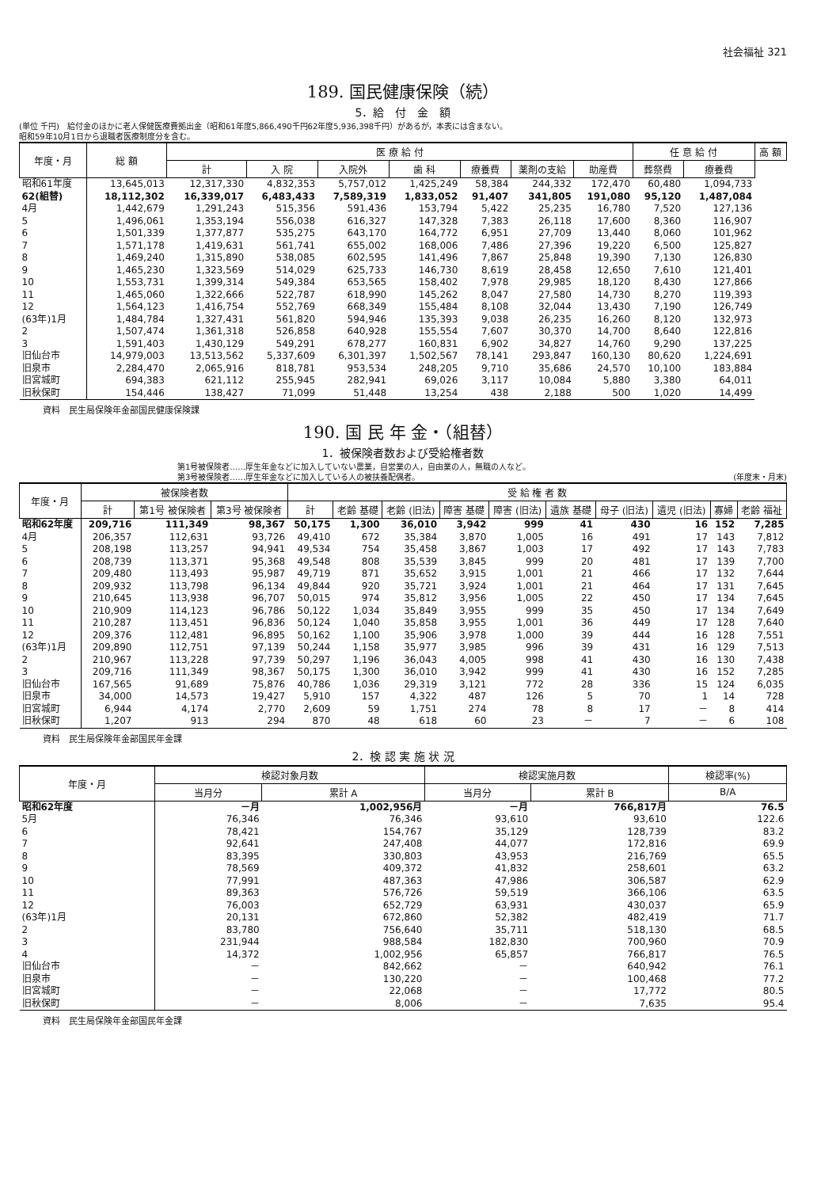社会福祉 321
189. 国民健康保険（続）
5．給　付　金　額
(単位 千円)　給付金のほかに老人保健医療費拠出金（昭和61年度5,866,490千円62年度5,936,398千円）があるが，本表には含まない。
昭和59年10月1日から退職者医療制度分を含む。
| 年度・月 | 総 額 | 医 療 給 付 | | | | | | | 任 意 給 付 | | 高 額 |
| --- | --- | --- | --- | --- | --- | --- | --- | --- | --- | --- | --- |
| | | 計 | 入 院 | 入院外 | 歯 科 | 療養費 | 薬剤の支給 | 助産費 | 葬祭費 | 療養費 | |
| 昭和61年度 | 13,645,013 | 12,317,330 | 4,832,353 | 5,757,012 | 1,425,249 | 58,384 | 244,332 | 172,470 | 60,480 | 1,094,733 | |
| 62(組替) | 18,112,302 | 16,339,017 | 6,483,433 | 7,589,319 | 1,833,052 | 91,407 | 341,805 | 191,080 | 95,120 | 1,487,084 | |
| 4月 | 1,442,679 | 1,291,243 | 515,356 | 591,436 | 153,794 | 5,422 | 25,235 | 16,780 | 7,520 | 127,136 | |
| 5 | 1,496,061 | 1,353,194 | 556,038 | 616,327 | 147,328 | 7,383 | 26,118 | 17,600 | 8,360 | 116,907 | |
| 6 | 1,501,339 | 1,377,877 | 535,275 | 643,170 | 164,772 | 6,951 | 27,709 | 13,440 | 8,060 | 101,962 | |
| 7 | 1,571,178 | 1,419,631 | 561,741 | 655,002 | 168,006 | 7,486 | 27,396 | 19,220 | 6,500 | 125,827 | |
| 8 | 1,469,240 | 1,315,890 | 538,085 | 602,595 | 141,496 | 7,867 | 25,848 | 19,390 | 7,130 | 126,830 | |
| 9 | 1,465,230 | 1,323,569 | 514,029 | 625,733 | 146,730 | 8,619 | 28,458 | 12,650 | 7,610 | 121,401 | |
| 10 | 1,553,731 | 1,399,314 | 549,384 | 653,565 | 158,402 | 7,978 | 29,985 | 18,120 | 8,430 | 127,866 | |
| 11 | 1,465,060 | 1,322,666 | 522,787 | 618,990 | 145,262 | 8,047 | 27,580 | 14,730 | 8,270 | 119,393 | |
| 12 | 1,564,123 | 1,416,754 | 552,769 | 668,349 | 155,484 | 8,108 | 32,044 | 13,430 | 7,190 | 126,749 | |
| (63年)1月 | 1,484,784 | 1,327,431 | 561,820 | 594,946 | 135,393 | 9,038 | 26,235 | 16,260 | 8,120 | 132,973 | |
| 2 | 1,507,474 | 1,361,318 | 526,858 | 640,928 | 155,554 | 7,607 | 30,370 | 14,700 | 8,640 | 122,816 | |
| 3 | 1,591,403 | 1,430,129 | 549,291 | 678,277 | 160,831 | 6,902 | 34,827 | 14,760 | 9,290 | 137,225 | |
| 旧仙台市 | 14,979,003 | 13,513,562 | 5,337,609 | 6,301,397 | 1,502,567 | 78,141 | 293,847 | 160,130 | 80,620 | 1,224,691 | |
| 旧泉市 | 2,284,470 | 2,065,916 | 818,781 | 953,534 | 248,205 | 9,710 | 35,686 | 24,570 | 10,100 | 183,884 | |
| 旧宮城町 | 694,383 | 621,112 | 255,945 | 282,941 | 69,026 | 3,117 | 10,084 | 5,880 | 3,380 | 64,011 | |
| 旧秋保町 | 154,446 | 138,427 | 71,099 | 51,448 | 13,254 | 438 | 2,188 | 500 | 1,020 | 14,499 | |
資料　民生局保険年金部国民健康保険課
190. 国 民 年 金・（組替）
1．被保険者数および受給権者数
第1号被保険者……厚生年金などに加入していない農業，自営業の人，自由業の人，無職の人など。
第3号被保険者……厚生年金などに加入している人の被扶養配偶者。 (年度末・月末)
| 年度・月 | 被保険者数 | | | 受 給 権 者 数 | | | | | | | | | |
| --- | --- | --- | --- | --- | --- | --- | --- | --- | --- | --- | --- | --- | --- |
| | 計 | 第1号 被保険者 | 第3号 被保険者 | 計 | 老齢 基礎 | 老齢 (旧法) | 障害 基礎 | 障害 (旧法) | 遺族 基礎 | 母子 (旧法) | 遺児 (旧法) | 寡婦 | 老齢 福祉 |
| 昭和62年度 | 209,716 | 111,349 | 98,367 | 50,175 | 1,300 | 36,010 | 3,942 | 999 | 41 | 430 | 16 | 152 | 7,285 |
| 4月 | 206,357 | 112,631 | 93,726 | 49,410 | 672 | 35,384 | 3,870 | 1,005 | 16 | 491 | 17 | 143 | 7,812 |
| 5 | 208,198 | 113,257 | 94,941 | 49,534 | 754 | 35,458 | 3,867 | 1,003 | 17 | 492 | 17 | 143 | 7,783 |
| 6 | 208,739 | 113,371 | 95,368 | 49,548 | 808 | 35,539 | 3,845 | 999 | 20 | 481 | 17 | 139 | 7,700 |
| 7 | 209,480 | 113,493 | 95,987 | 49,719 | 871 | 35,652 | 3,915 | 1,001 | 21 | 466 | 17 | 132 | 7,644 |
| 8 | 209,932 | 113,798 | 96,134 | 49,844 | 920 | 35,721 | 3,924 | 1,001 | 21 | 464 | 17 | 131 | 7,645 |
| 9 | 210,645 | 113,938 | 96,707 | 50,015 | 974 | 35,812 | 3,956 | 1,005 | 22 | 450 | 17 | 134 | 7,645 |
| 10 | 210,909 | 114,123 | 96,786 | 50,122 | 1,034 | 35,849 | 3,955 | 999 | 35 | 450 | 17 | 134 | 7,649 |
| 11 | 210,287 | 113,451 | 96,836 | 50,124 | 1,040 | 35,858 | 3,955 | 1,001 | 36 | 449 | 17 | 128 | 7,640 |
| 12 | 209,376 | 112,481 | 96,895 | 50,162 | 1,100 | 35,906 | 3,978 | 1,000 | 39 | 444 | 16 | 128 | 7,551 |
| (63年)1月 | 209,890 | 112,751 | 97,139 | 50,244 | 1,158 | 35,977 | 3,985 | 996 | 39 | 431 | 16 | 129 | 7,513 |
| 2 | 210,967 | 113,228 | 97,739 | 50,297 | 1,196 | 36,043 | 4,005 | 998 | 41 | 430 | 16 | 130 | 7,438 |
| 3 | 209,716 | 111,349 | 98,367 | 50,175 | 1,300 | 36,010 | 3,942 | 999 | 41 | 430 | 16 | 152 | 7,285 |
| 旧仙台市 | 167,565 | 91,689 | 75,876 | 40,786 | 1,036 | 29,319 | 3,121 | 772 | 28 | 336 | 15 | 124 | 6,035 |
| 旧泉市 | 34,000 | 14,573 | 19,427 | 5,910 | 157 | 4,322 | 487 | 126 | 5 | 70 | 1 | 14 | 728 |
| 旧宮城町 | 6,944 | 4,174 | 2,770 | 2,609 | 59 | 1,751 | 274 | 78 | 8 | 17 | － | 8 | 414 |
| 旧秋保町 | 1,207 | 913 | 294 | 870 | 48 | 618 | 60 | 23 | － | 7 | － | 6 | 108 |
資料　民生局保険年金部国民年金課
2．検 認 実 施 状 況
| 年度・月 | 検認対象月数 | | 検認実施月数 | | 検認率(%) |
| --- | --- | --- | --- | --- | --- |
| | 当月分 | 累計 A | 当月分 | 累計 B | B/A |
| 昭和62年度 | －月 | 1,002,956月 | －月 | 766,817月 | 76.5 |
| 5月 | 76,346 | 76,346 | 93,610 | 93,610 | 122.6 |
| 6 | 78,421 | 154,767 | 35,129 | 128,739 | 83.2 |
| 7 | 92,641 | 247,408 | 44,077 | 172,816 | 69.9 |
| 8 | 83,395 | 330,803 | 43,953 | 216,769 | 65.5 |
| 9 | 78,569 | 409,372 | 41,832 | 258,601 | 63.2 |
| 10 | 77,991 | 487,363 | 47,986 | 306,587 | 62.9 |
| 11 | 89,363 | 576,726 | 59,519 | 366,106 | 63.5 |
| 12 | 76,003 | 652,729 | 63,931 | 430,037 | 65.9 |
| (63年)1月 | 20,131 | 672,860 | 52,382 | 482,419 | 71.7 |
| 2 | 83,780 | 756,640 | 35,711 | 518,130 | 68.5 |
| 3 | 231,944 | 988,584 | 182,830 | 700,960 | 70.9 |
| 4 | 14,372 | 1,002,956 | 65,857 | 766,817 | 76.5 |
| 旧仙台市 | － | 842,662 | － | 640,942 | 76.1 |
| 旧泉市 | － | 130,220 | － | 100,468 | 77.2 |
| 旧宮城町 | － | 22,068 | － | 17,772 | 80.5 |
| 旧秋保町 | － | 8,006 | － | 7,635 | 95.4 |
資料　民生局保険年金部国民年金課